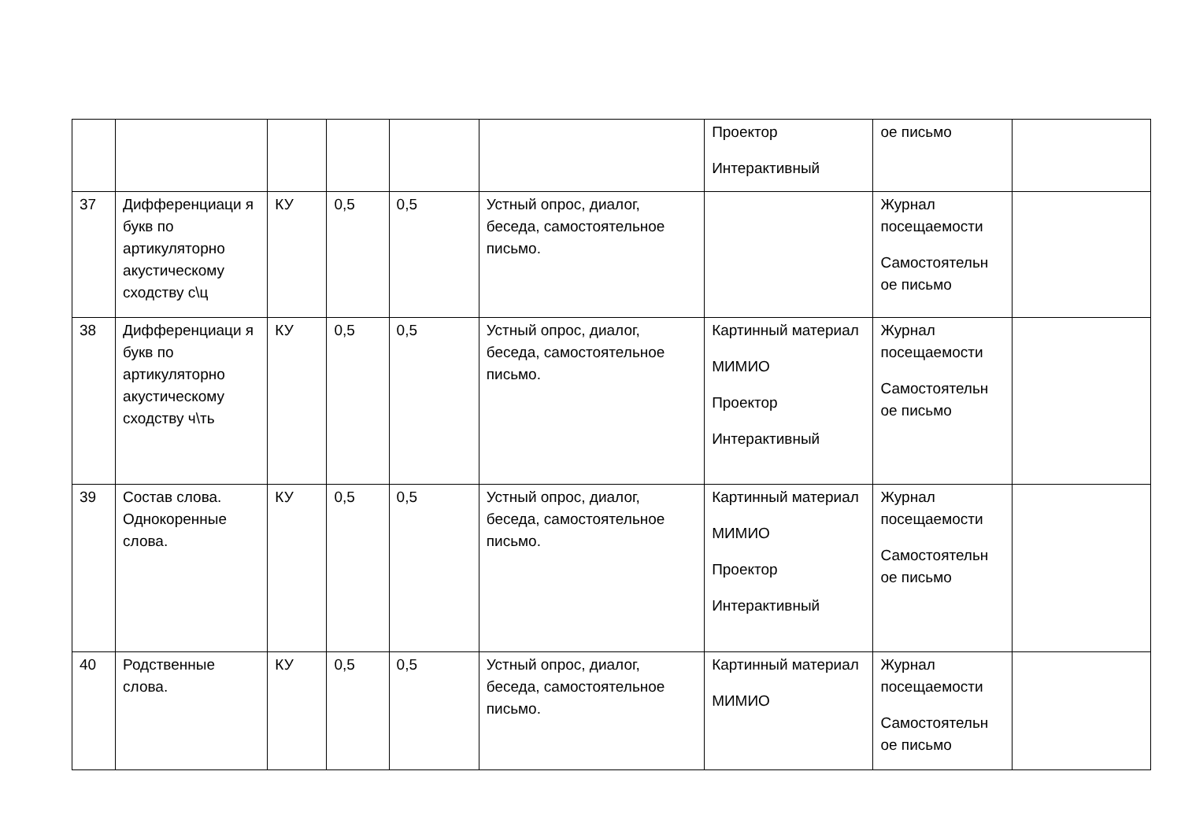| | | | | | | Проектор Интерактивный | ое письмо | |
| 37 | Дифференциаци я букв по артикуляторно акустическому сходству с\ц | КУ | 0,5 | 0,5 | Устный опрос, диалог, беседа, самостоятельное письмо. | | Журнал посещаемости Самостоятельн ое письмо | |
| 38 | Дифференциаци я букв по артикуляторно акустическому сходству ч\ть | КУ | 0,5 | 0,5 | Устный опрос, диалог, беседа, самостоятельное письмо. | Картинный материал МИМИО Проектор Интерактивный | Журнал посещаемости Самостоятельн ое письмо | |
| 39 | Состав слова. Однокоренные слова. | КУ | 0,5 | 0,5 | Устный опрос, диалог, беседа, самостоятельное письмо. | Картинный материал МИМИО Проектор Интерактивный | Журнал посещаемости Самостоятельн ое письмо | |
| 40 | Родственные слова. | КУ | 0,5 | 0,5 | Устный опрос, диалог, беседа, самостоятельное письмо. | Картинный материал МИМИО | Журнал посещаемости Самостоятельн ое письмо | |